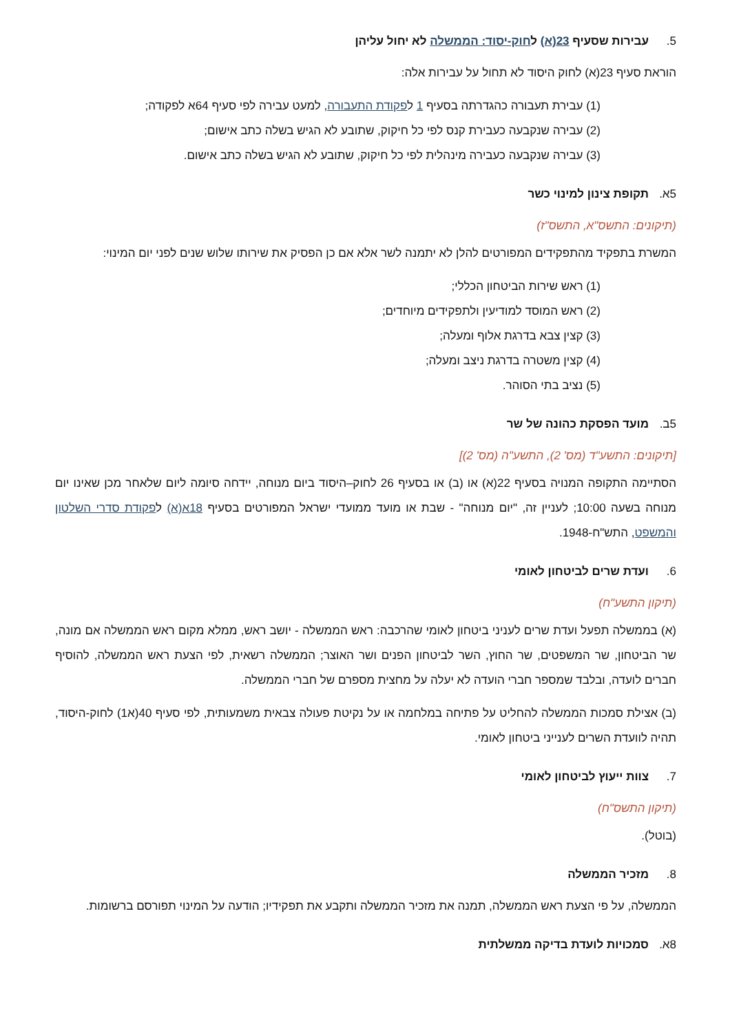5. עבירות שסעיף 23(א) לחוק-יסוד: הממשלה לא יחול עליהן
הוראת סעיף 23(א) לחוק היסוד לא תחול על עבירות אלה:
(1) עבירת תעבורה כהגדרתה בסעיף 1 לפקודת התעבורה, למעט עבירה לפי סעיף 64א לפקודה;
(2) עבירה שנקבעה כעבירת קנס לפי כל חיקוק, שתובע לא הגיש בשלה כתב אישום;
(3) עבירה שנקבעה כעבירה מינהלית לפי כל חיקוק, שתובע לא הגיש בשלה כתב אישום.
5א. תקופת צינון למינוי כשר
(תיקונים: התשס"א, התשס"ז)
המשרת בתפקיד מהתפקידים המפורטים להלן לא יתמנה לשר אלא אם כן הפסיק את שירותו שלוש שנים לפני יום המינוי:
(1) ראש שירות הביטחון הכללי;
(2) ראש המוסד למודיעין ולתפקידים מיוחדים;
(3) קצין צבא בדרגת אלוף ומעלה;
(4) קצין משטרה בדרגת ניצב ומעלה;
(5) נציב בתי הסוהר.
5ב. מועד הפסקת כהונה של שר
[תיקונים: התשע"ד (מס' 2), התשע"ה (מס' 2)]
הסתיימה התקופה המנויה בסעיף 22(א) או (ב) או בסעיף 26 לחוק–היסוד ביום מנוחה, יידחה סיומה ליום שלאחר מכן שאינו יום מנוחה בשעה 10:00; לעניין זה, "יום מנוחה" - שבת או מועד ממועדי ישראל המפורטים בסעיף 18א(א) לפקודת סדרי השלטון והמשפט, התש"ח-1948.
6. ועדת שרים לביטחון לאומי
(תיקון התשע"ח)
(א) בממשלה תפעל ועדת שרים לעניני ביטחון לאומי שהרכבה: ראש הממשלה - יושב ראש, ממלא מקום ראש הממשלה אם מונה, שר הביטחון, שר המשפטים, שר החוץ, השר לביטחון הפנים ושר האוצר; הממשלה רשאית, לפי הצעת ראש הממשלה, להוסיף חברים לועדה, ובלבד שמספר חברי הועדה לא יעלה על מחצית מספרם של חברי הממשלה.
(ב) אצילת סמכות הממשלה להחליט על פתיחה במלחמה או על נקיטת פעולה צבאית משמעותית, לפי סעיף 40(א1) לחוק-היסוד, תהיה לוועדת השרים לענייני ביטחון לאומי.
7. צוות ייעוץ לביטחון לאומי
(תיקון התשס"ח)
(בוטל).
8. מזכיר הממשלה
הממשלה, על פי הצעת ראש הממשלה, תמנה את מזכיר הממשלה ותקבע את תפקידיו; הודעה על המינוי תפורסם ברשומות.
8א. סמכויות לועדת בדיקה ממשלתית